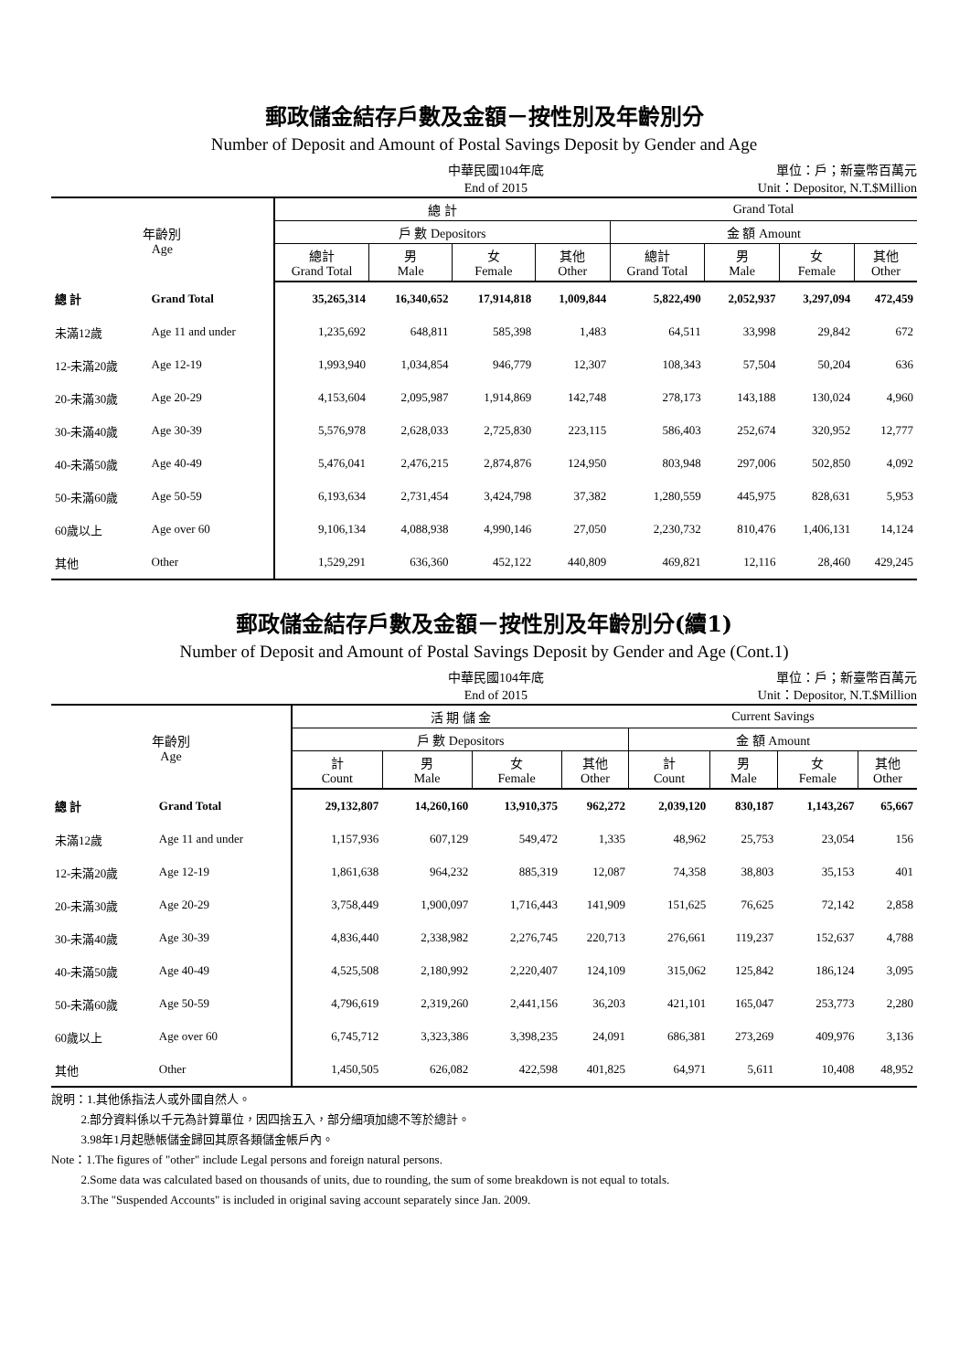郵政儲金結存戶數及金額－按性別及年齡別分
Number of Deposit and Amount of Postal Savings Deposit by Gender and Age
中華民國104年底
End of 2015
單位：戶；新臺幣百萬元
Unit：Depositor, N.T.$Million
| 年齡別 Age | | 總 計 | | | | Grand Total | | | |
| --- | --- | --- | --- | --- | --- | --- | --- | --- | --- |
| | | 戶 數 Depositors | | | | 金 額 Amount | | | |
| | | 總計 Grand Total | 男 Male | 女 Female | 其他 Other | 總計 Grand Total | 男 Male | 女 Female | 其他 Other |
| 總 計 | Grand Total | 35,265,314 | 16,340,652 | 17,914,818 | 1,009,844 | 5,822,490 | 2,052,937 | 3,297,094 | 472,459 |
| 未滿12歲 | Age 11 and under | 1,235,692 | 648,811 | 585,398 | 1,483 | 64,511 | 33,998 | 29,842 | 672 |
| 12-未滿20歲 | Age 12-19 | 1,993,940 | 1,034,854 | 946,779 | 12,307 | 108,343 | 57,504 | 50,204 | 636 |
| 20-未滿30歲 | Age 20-29 | 4,153,604 | 2,095,987 | 1,914,869 | 142,748 | 278,173 | 143,188 | 130,024 | 4,960 |
| 30-未滿40歲 | Age 30-39 | 5,576,978 | 2,628,033 | 2,725,830 | 223,115 | 586,403 | 252,674 | 320,952 | 12,777 |
| 40-未滿50歲 | Age 40-49 | 5,476,041 | 2,476,215 | 2,874,876 | 124,950 | 803,948 | 297,006 | 502,850 | 4,092 |
| 50-未滿60歲 | Age 50-59 | 6,193,634 | 2,731,454 | 3,424,798 | 37,382 | 1,280,559 | 445,975 | 828,631 | 5,953 |
| 60歲以上 | Age over 60 | 9,106,134 | 4,088,938 | 4,990,146 | 27,050 | 2,230,732 | 810,476 | 1,406,131 | 14,124 |
| 其他 | Other | 1,529,291 | 636,360 | 452,122 | 440,809 | 469,821 | 12,116 | 28,460 | 429,245 |
郵政儲金結存戶數及金額－按性別及年齡別分(續1)
Number of Deposit and Amount of Postal Savings Deposit by Gender and Age (Cont.1)
中華民國104年底
End of 2015
單位：戶；新臺幣百萬元
Unit：Depositor, N.T.$Million
| 年齡別 Age | | 活 期 儲 金 | | | | Current Savings | | | |
| --- | --- | --- | --- | --- | --- | --- | --- | --- | --- |
| | | 戶 數 Depositors | | | | 金 額 Amount | | | |
| | | 計 Count | 男 Male | 女 Female | 其他 Other | 計 Count | 男 Male | 女 Female | 其他 Other |
| 總 計 | Grand Total | 29,132,807 | 14,260,160 | 13,910,375 | 962,272 | 2,039,120 | 830,187 | 1,143,267 | 65,667 |
| 未滿12歲 | Age 11 and under | 1,157,936 | 607,129 | 549,472 | 1,335 | 48,962 | 25,753 | 23,054 | 156 |
| 12-未滿20歲 | Age 12-19 | 1,861,638 | 964,232 | 885,319 | 12,087 | 74,358 | 38,803 | 35,153 | 401 |
| 20-未滿30歲 | Age 20-29 | 3,758,449 | 1,900,097 | 1,716,443 | 141,909 | 151,625 | 76,625 | 72,142 | 2,858 |
| 30-未滿40歲 | Age 30-39 | 4,836,440 | 2,338,982 | 2,276,745 | 220,713 | 276,661 | 119,237 | 152,637 | 4,788 |
| 40-未滿50歲 | Age 40-49 | 4,525,508 | 2,180,992 | 2,220,407 | 124,109 | 315,062 | 125,842 | 186,124 | 3,095 |
| 50-未滿60歲 | Age 50-59 | 4,796,619 | 2,319,260 | 2,441,156 | 36,203 | 421,101 | 165,047 | 253,773 | 2,280 |
| 60歲以上 | Age over 60 | 6,745,712 | 3,323,386 | 3,398,235 | 24,091 | 686,381 | 273,269 | 409,976 | 3,136 |
| 其他 | Other | 1,450,505 | 626,082 | 422,598 | 401,825 | 64,971 | 5,611 | 10,408 | 48,952 |
說明：1.其他係指法人或外國自然人。
   2.部分資料係以千元為計算單位，因四捨五入，部分細項加總不等於總計。
   3.98年1月起懸帳儲金歸回其原各類儲金帳戶內。
Note：1.The figures of "other" include Legal persons and foreign natural persons.
   2.Some data was calculated based on thousands of units, due to rounding, the sum of some breakdown is not equal to totals.
   3.The "Suspended Accounts" is included in original saving account separately since Jan. 2009.